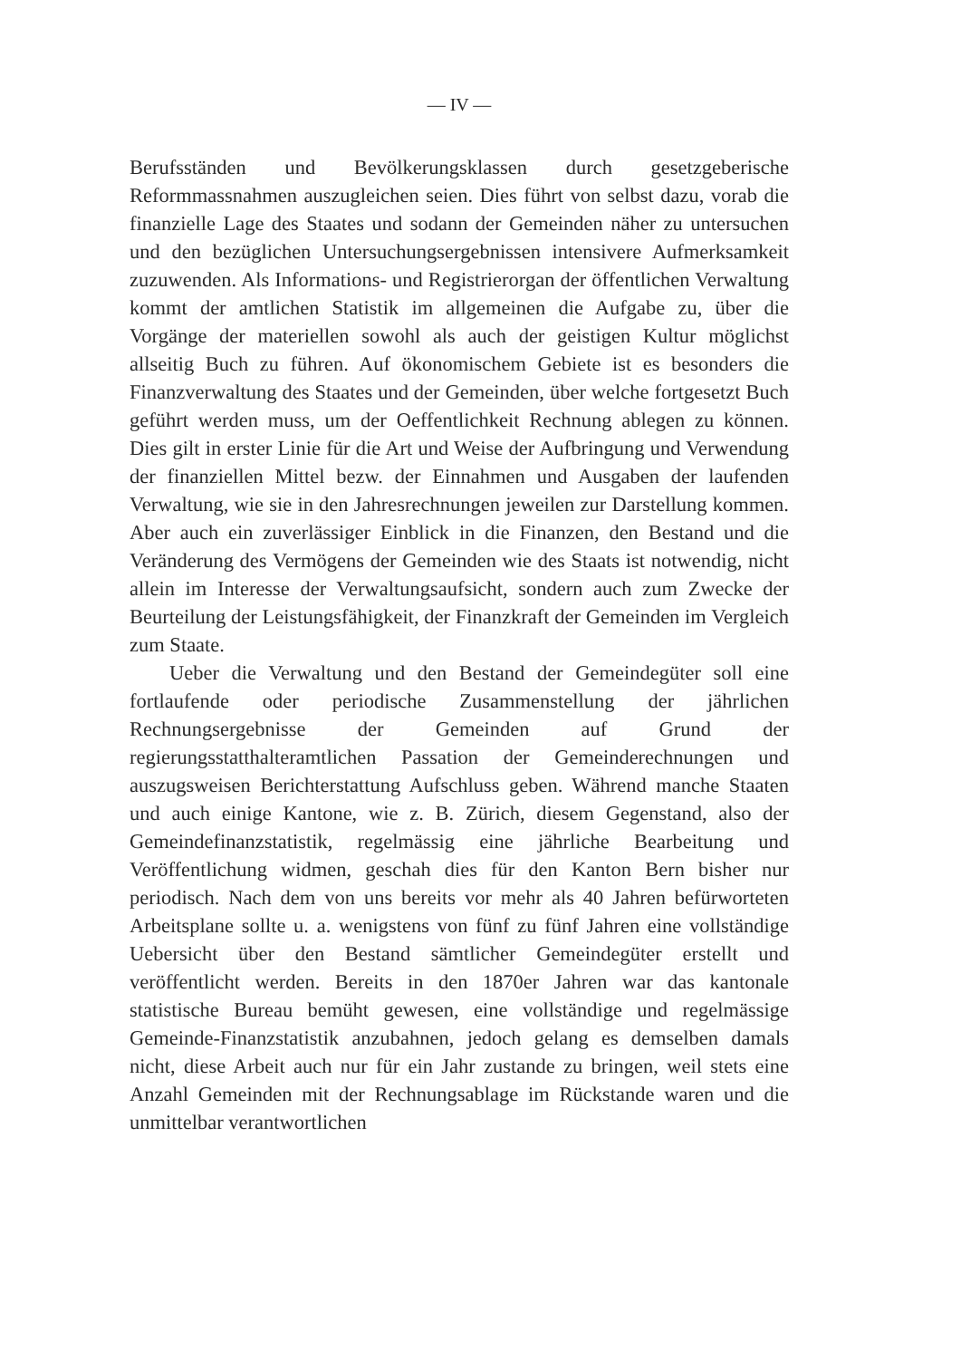— IV —
Berufsständen und Bevölkerungsklassen durch gesetzgeberische Reformmassnahmen auszugleichen seien. Dies führt von selbst dazu, vorab die finanzielle Lage des Staates und sodann der Gemeinden näher zu untersuchen und den bezüglichen Untersuchungsergebnissen intensivere Aufmerksamkeit zuzuwenden. Als Informations- und Registrierorgan der öffentlichen Verwaltung kommt der amtlichen Statistik im allgemeinen die Aufgabe zu, über die Vorgänge der materiellen sowohl als auch der geistigen Kultur möglichst allseitig Buch zu führen. Auf ökonomischem Gebiete ist es besonders die Finanzverwaltung des Staates und der Gemeinden, über welche fortgesetzt Buch geführt werden muss, um der Oeffentlichkeit Rechnung ablegen zu können. Dies gilt in erster Linie für die Art und Weise der Aufbringung und Verwendung der finanziellen Mittel bezw. der Einnahmen und Ausgaben der laufenden Verwaltung, wie sie in den Jahresrechnungen jeweilen zur Darstellung kommen. Aber auch ein zuverlässiger Einblick in die Finanzen, den Bestand und die Veränderung des Vermögens der Gemeinden wie des Staats ist notwendig, nicht allein im Interesse der Verwaltungsaufsicht, sondern auch zum Zwecke der Beurteilung der Leistungsfähigkeit, der Finanzkraft der Gemeinden im Vergleich zum Staate.
Ueber die Verwaltung und den Bestand der Gemeindegüter soll eine fortlaufende oder periodische Zusammenstellung der jährlichen Rechnungsergebnisse der Gemeinden auf Grund der regierungsstatthalteramtlichen Passation der Gemeinderechnungen und auszugsweisen Berichterstattung Aufschluss geben. Während manche Staaten und auch einige Kantone, wie z. B. Zürich, diesem Gegenstand, also der Gemeindefinanzstatistik, regelmässig eine jährliche Bearbeitung und Veröffentlichung widmen, geschah dies für den Kanton Bern bisher nur periodisch. Nach dem von uns bereits vor mehr als 40 Jahren befürworteten Arbeitsplane sollte u. a. wenigstens von fünf zu fünf Jahren eine vollständige Uebersicht über den Bestand sämtlicher Gemeindegüter erstellt und veröffentlicht werden. Bereits in den 1870er Jahren war das kantonale statistische Bureau bemüht gewesen, eine vollständige und regelmässige Gemeinde-Finanzstatistik anzubahnen, jedoch gelang es demselben damals nicht, diese Arbeit auch nur für ein Jahr zustande zu bringen, weil stets eine Anzahl Gemeinden mit der Rechnungsablage im Rückstande waren und die unmittelbar verantwortlichen